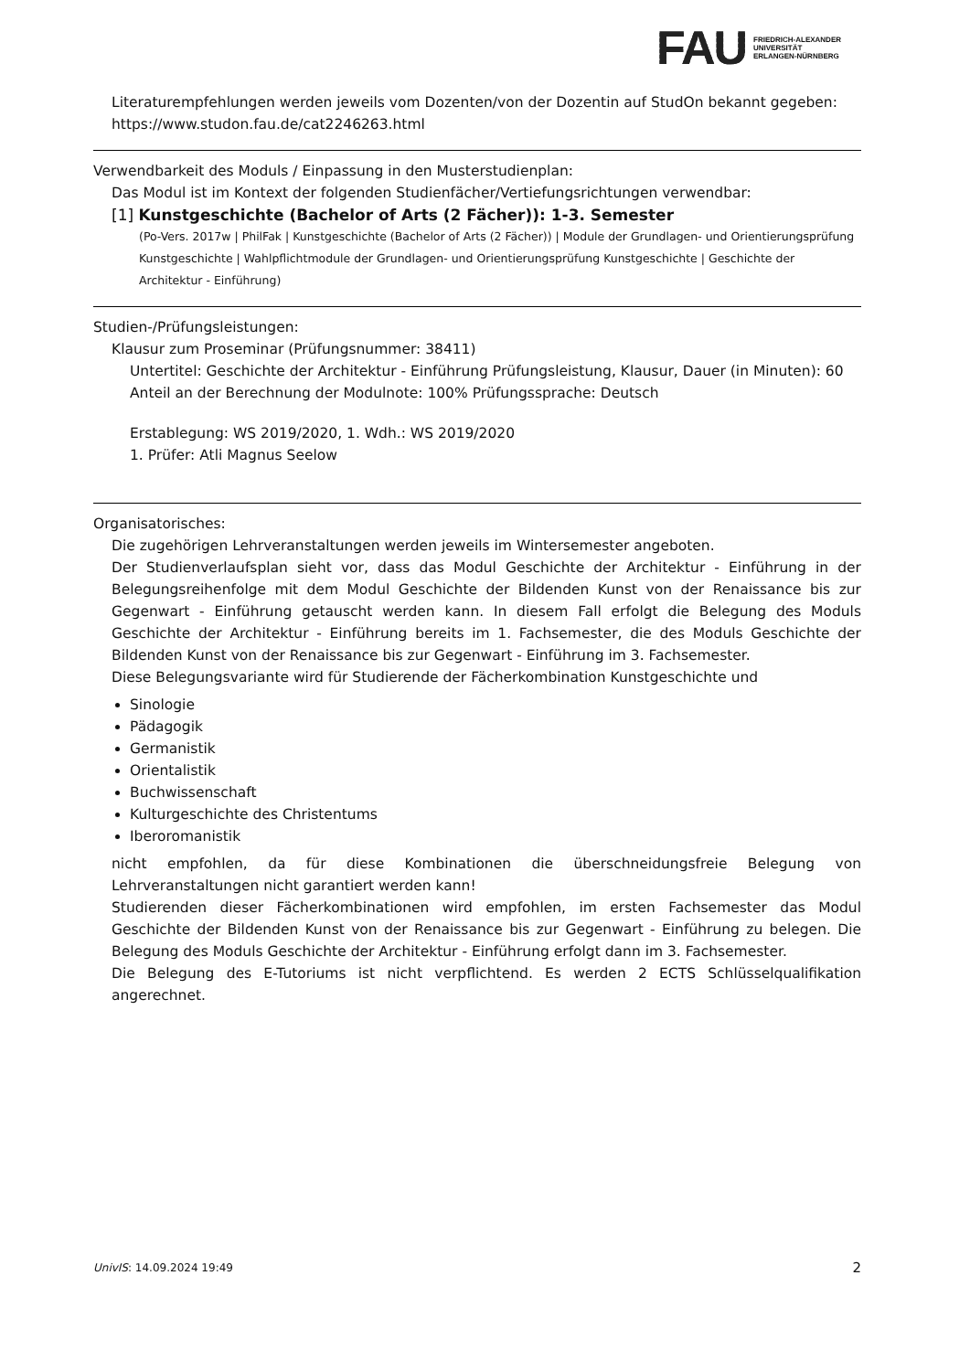FAU FRIEDRICH-ALEXANDER
UNIVERSITÄT
ERLANGEN-NÜRNBERG
Literaturempfehlungen werden jeweils vom Dozenten/von der Dozentin auf StudOn bekannt gegeben: https://www.studon.fau.de/cat2246263.html
Verwendbarkeit des Moduls / Einpassung in den Musterstudienplan:
Das Modul ist im Kontext der folgenden Studienfächer/Vertiefungsrichtungen verwendbar:
[1] Kunstgeschichte (Bachelor of Arts (2 Fächer)): 1-3. Semester
(Po-Vers. 2017w | PhilFak | Kunstgeschichte (Bachelor of Arts (2 Fächer)) | Module der Grundlagen- und Orientierungsprüfung Kunstgeschichte | Wahlpflichtmodule der Grundlagen- und Orientierungsprüfung Kunstgeschichte | Geschichte der Architektur - Einführung)
Studien-/Prüfungsleistungen:
Klausur zum Proseminar (Prüfungsnummer: 38411)
Untertitel: Geschichte der Architektur - Einführung Prüfungsleistung, Klausur, Dauer (in Minuten): 60
Anteil an der Berechnung der Modulnote: 100% Prüfungssprache: Deutsch
Erstablegung: WS 2019/2020, 1. Wdh.: WS 2019/2020
1. Prüfer: Atli Magnus Seelow
Organisatorisches:
Die zugehörigen Lehrveranstaltungen werden jeweils im Wintersemester angeboten.
Der Studienverlaufsplan sieht vor, dass das Modul Geschichte der Architektur - Einführung in der Belegungsreihenfolge mit dem Modul Geschichte der Bildenden Kunst von der Renaissance bis zur Gegenwart - Einführung getauscht werden kann. In diesem Fall erfolgt die Belegung des Moduls Geschichte der Architektur - Einführung bereits im 1. Fachsemester, die des Moduls Geschichte der Bildenden Kunst von der Renaissance bis zur Gegenwart - Einführung im 3. Fachsemester.
Diese Belegungsvariante wird für Studierende der Fächerkombination Kunstgeschichte und
Sinologie
Pädagogik
Germanistik
Orientalistik
Buchwissenschaft
Kulturgeschichte des Christentums
Iberoromanistik
nicht empfohlen, da für diese Kombinationen die überschneidungsfreie Belegung von Lehrveranstaltungen nicht garantiert werden kann!
Studierenden dieser Fächerkombinationen wird empfohlen, im ersten Fachsemester das Modul Geschichte der Bildenden Kunst von der Renaissance bis zur Gegenwart - Einführung zu belegen. Die Belegung des Moduls Geschichte der Architektur - Einführung erfolgt dann im 3. Fachsemester.
Die Belegung des E-Tutoriums ist nicht verpflichtend. Es werden 2 ECTS Schlüsselqualifikation angerechnet.
UnivIS: 14.09.2024 19:49 2